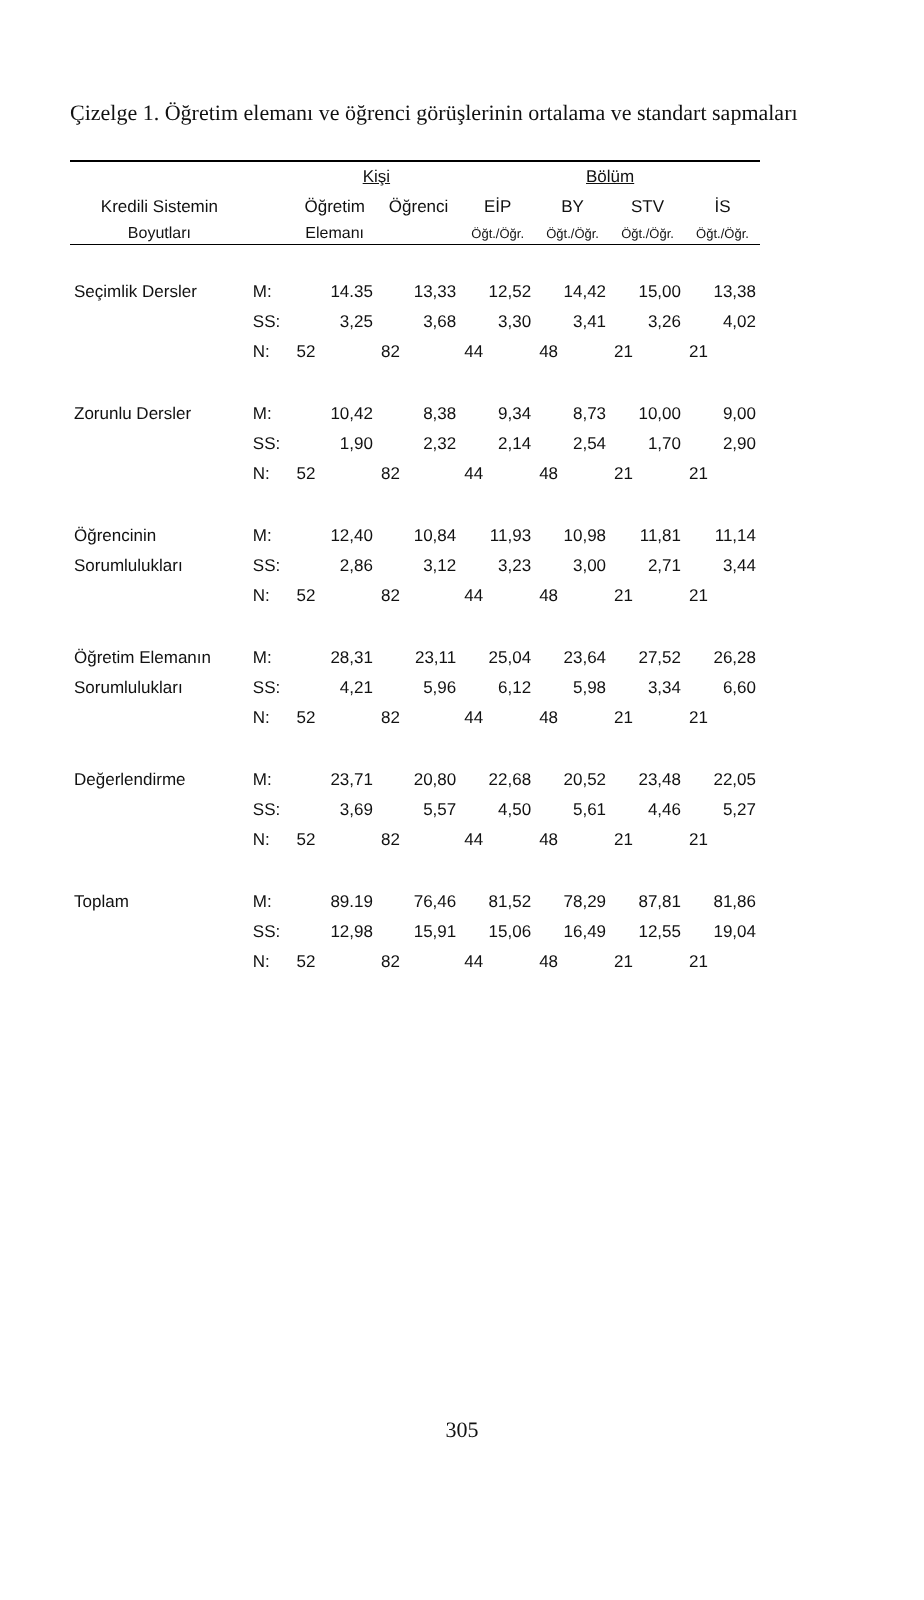Çizelge 1. Öğretim elemanı ve öğrenci görüşlerinin ortalama ve standart sapmaları
| | | Kişi | | Bölüm | | | |
| --- | --- | --- | --- | --- | --- | --- | --- |
| Kredili Sistemin | | Öğretim | Öğrenci | EİP | BY | STV | İS |
| Boyutları | | Elemanı | | Öğt./Öğr. | Öğt./Öğr. | Öğt./Öğr. | Öğt./Öğr. |
| Seçimlik Dersler | M: | 14.35 | 13,33 | 12,52 | 14,42 | 15,00 | 13,38 |
| | SS: | 3,25 | 3,68 | 3,30 | 3,41 | 3,26 | 4,02 |
| | N: | 52 | 82 | 44 | 48 | 21 | 21 |
| Zorunlu Dersler | M: | 10,42 | 8,38 | 9,34 | 8,73 | 10,00 | 9,00 |
| | SS: | 1,90 | 2,32 | 2,14 | 2,54 | 1,70 | 2,90 |
| | N: | 52 | 82 | 44 | 48 | 21 | 21 |
| Öğrencinin | M: | 12,40 | 10,84 | 11,93 | 10,98 | 11,81 | 11,14 |
| Sorumlulukları | SS: | 2,86 | 3,12 | 3,23 | 3,00 | 2,71 | 3,44 |
| | N: | 52 | 82 | 44 | 48 | 21 | 21 |
| Öğretim Elemanın | M: | 28,31 | 23,11 | 25,04 | 23,64 | 27,52 | 26,28 |
| Sorumlulukları | SS: | 4,21 | 5,96 | 6,12 | 5,98 | 3,34 | 6,60 |
| | N: | 52 | 82 | 44 | 48 | 21 | 21 |
| Değerlendirme | M: | 23,71 | 20,80 | 22,68 | 20,52 | 23,48 | 22,05 |
| | SS: | 3,69 | 5,57 | 4,50 | 5,61 | 4,46 | 5,27 |
| | N: | 52 | 82 | 44 | 48 | 21 | 21 |
| Toplam | M: | 89.19 | 76,46 | 81,52 | 78,29 | 87,81 | 81,86 |
| | SS: | 12,98 | 15,91 | 15,06 | 16,49 | 12,55 | 19,04 |
| | N: | 52 | 82 | 44 | 48 | 21 | 21 |
305